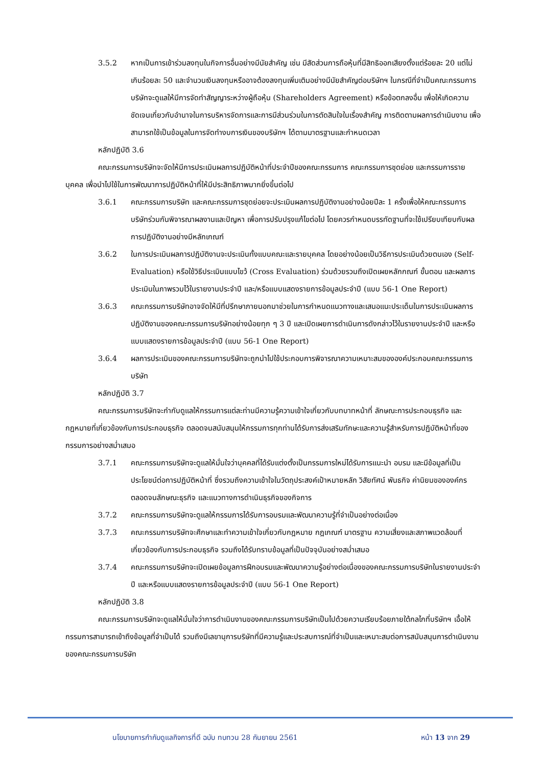3.5.2 หากเป็นการเข้าร่วมลงทุนในกิจการอื่นอย่างมีนัยสำคัญ เช่น มีสัดส่วนการถือหุ้นที่มีสิทธิออกเสียงตั้งแต่ร้อยละ 20 แต่ไม่เกินร้อยละ 50 และจำนวนเงินลงทุนหรืออาจต้องลงทุนเพิ่มเติมอย่างมีนัยสำคัญต่อบริษัทฯ ในกรณีที่จำเป็นคณะกรรมการบริษัทจะดูแลให้มีการจัดทำสัญญาระหว่างผู้ถือหุ้น (Shareholders Agreement) หรือข้อตกลงอื่น เพื่อให้เกิดความชัดเจนเกี่ยวกับอำนาจในการบริหารจัดการและการมีส่วนร่วมในการตัดสินใจในเรื่องสำคัญ การติดตามผลการดำเนินงาน เพื่อสามารถใช้เป็นข้อมูลในการจัดทำงบการเงินของบริษัทฯ ได้ตามมาตรฐานและกำหนดเวลา
หลักปฏิบัติ 3.6
คณะกรรมการบริษัทจะจัดให้มีการประเมินผลการปฏิบัติหน้าที่ประจำปีของคณะกรรมการ คณะกรรมการชุดย่อย และกรรมการรายบุคคล เพื่อนำไปใช้ในการพัฒนาการปฏิบัติหน้าที่ให้มีประสิทธิภาพมากยิ่งขึ้นต่อไป
3.6.1 คณะกรรมการบริษัท และคณะกรรมการชุดย่อยจะประเมินผลการปฏิบัติงานอย่างน้อยปีละ 1 ครั้งเพื่อให้คณะกรรมการบริษัทร่วมกันพิจารณาผลงานและปัญหา เพื่อการปรับปรุงแก้ไขต่อไป โดยควรกำหนดบรรทัดฐานที่จะใช้เปรียบเทียบกับผลการปฏิบัติงานอย่างมีหลักเกณฑ์
3.6.2 ในการประเมินผลการปฏิบัติงานจะประเมินทั้งแบบคณะและรายบุคคล โดยอย่างน้อยเป็นวิธีการประเมินด้วยตนเอง (Self-Evaluation) หรือใช้วิธีประเมินแบบไขว้ (Cross Evaluation) ร่วมด้วยรวมถึงเปิดเผยหลักกณฑ์ ขั้นตอน และผลการประเมินในภาพรวมไว้ในรายงานประจำปี และ/หรือแบบแสดงรายการข้อมูลประจำปี (แบบ 56-1 One Report)
3.6.3 คณะกรรมการบริษัทอาจจัดให้มีที่ปรึกษาภายนอกมาช่วยในการกำหนดแนวทางและเสนอแนะประเด็นในการประเมินผลการปฏิบัติงานของคณะกรรมการบริษัทอย่างน้อยทุก ๆ 3 ปี และเปิดเผยการดำเนินการดังกล่าวไว้ในรายงานประจำปี และหรือแบบแสดงรายการข้อมูลประจำปี (แบบ 56-1 One Report)
3.6.4 ผลการประเมินของคณะกรรมการบริษัทจะถูกนำไปใช้ประกอบการพิจารณาความเหมาะสมขององค์ประกอบคณะกรรมการบริษัท
หลักปฏิบัติ 3.7
คณะกรรมการบริษัทจะกำกับดูแลให้กรรมการแต่ละท่านมีความรู้ความเข้าใจเกี่ยวกับบทบาทหน้าที่ ลักษณะการประกอบธุรกิจ และกฎหมายที่เกี่ยวข้องกับการประกอบธุรกิจ ตลอดจนสนับสนุนให้กรรมการทุกท่านได้รับการส่งเสริมทักษะและความรู้สำหรับการปฏิบัติหน้าที่ของกรรมการอย่างสม่ำเสมอ
3.7.1 คณะกรรมการบริษัทจะดูแลให้มั่นใจว่าบุคคลที่ได้รับแต่งตั้งเป็นกรรมการใหม่ได้รับการแนะนำ อบรม และมีข้อมูลที่เป็นประโยชน์ต่อการปฏิบัติหน้าที่ ซึ่งรวมถึงความเข้าใจในวัตถุประสงค์เป้าหมายหลัก วิสัยทัศน์ พันธกิจ ค่านิยมขององค์กร ตลอดจนลักษณะธุรกิจ และแนวทางการดำเนินธุรกิจของกิจการ
3.7.2 คณะกรรมการบริษัทจะดูแลให้กรรมการได้รับการอบรมและพัฒนาความรู้ที่จำเป็นอย่างต่อเนื่อง
3.7.3 คณะกรรมการบริษัทจะศึกษาและทำความเข้าใจเกี่ยวกับกฎหมาย กฎเกณฑ์ มาตรฐาน ความเสี่ยงและสภาพแวดล้อมที่เกี่ยวข้องกับการประกอบธุรกิจ รวมถึงได้รับทราบข้อมูลที่เป็นปัจจุบันอย่างสม่ำเสมอ
3.7.4 คณะกรรมการบริษัทจะเปิดเผยข้อมูลการฝึกอบรมและพัฒนาความรู้อย่างต่อเนื่องของคณะกรรมการบริษัทในรายงานประจำปี และหรือแบบแสดงรายการข้อมูลประจำปี (แบบ 56-1 One Report)
หลักปฏิบัติ 3.8
คณะกรรมการบริษัทจะดูแลให้มั่นใจว่าการดำเนินงานของคณะกรรมการบริษัทเป็นไปด้วยความเรียบร้อยภายใต้กลไกที่บริษัทฯ เอื้อให้กรรมการสามารถเข้าถึงข้อมูลที่จำเป็นได้ รวมถึงมีเลขานุการบริษัทที่มีความรู้และประสบการณ์ที่จำเป็นและเหมาะสมต่อการสนับสนุนการดำเนินงานของคณะกรรมการบริษัท
นโยบายการกำกับดูแลกิจการที่ดี ฉบับ ทบทวน 28 กันยายน 2561 หน้า 13 จาก 29